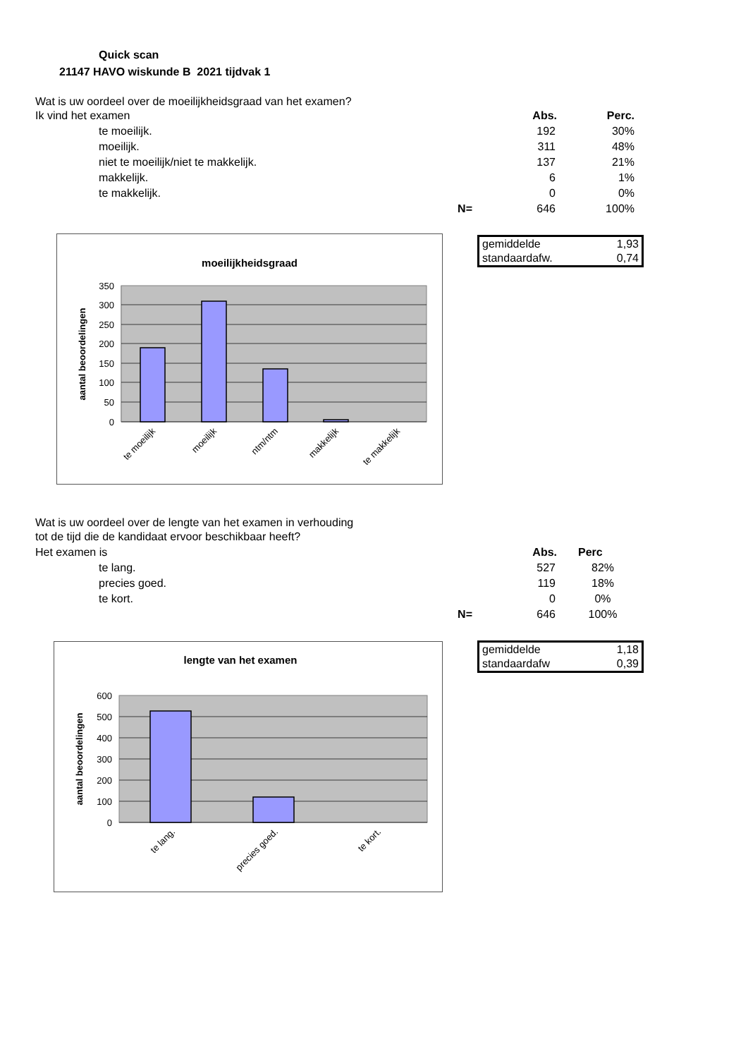Quick scan
21147 HAVO wiskunde B 2021 tijdvak 1
Wat is uw oordeel over de moeilijkheidsgraad van het examen?
| Ik vind het examen | | Abs. | Perc. |
| te moeilijk. | | 192 | 30% |
| moeilijk. | | 311 | 48% |
| niet te moeilijk/niet te makkelijk. | | 137 | 21% |
| makkelijk. | | 6 | 1% |
| te makkelijk. | | 0 | 0% |
| | N= | 646 | 100% |
gemiddelde 1,93
standaardafw. 0,74
moeilijkheidsgraad
350
300
250
200
150
100
50
0
aantal beoordelingen
te moeilijk
moeilijk
ntm/ntm
makkelijk
te makkelijk
Wat is uw oordeel over de lengte van het examen in verhouding
tot de tijd die de kandidaat ervoor beschikbaar heeft?
| Het examen is | | Abs. | Perc |
| te lang. | | 527 | 82% |
| precies goed. | | 119 | 18% |
| te kort. | | 0 | 0% |
| | N= | 646 | 100% |
gemiddelde 1,18
standaardafw 0,39
lengte van het examen
600
500
400
300
200
100
0
aantal beoordelingen
te lang.
precies goed.
te kort.